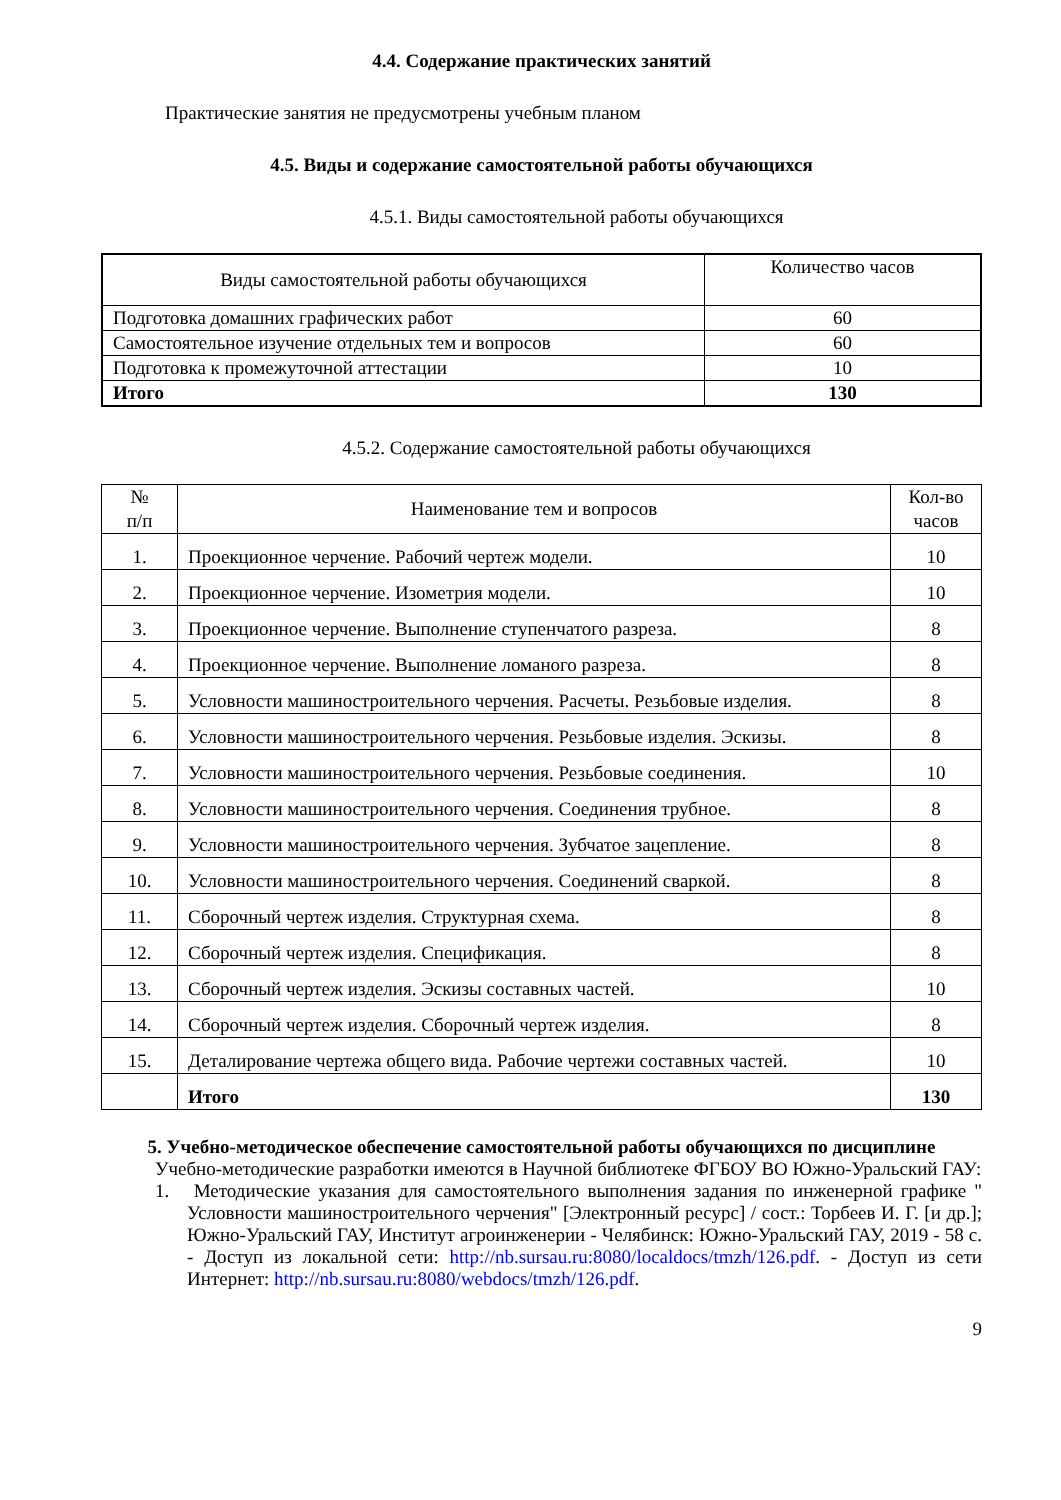4.4. Содержание практических занятий
Практические занятия не предусмотрены учебным планом
4.5. Виды и содержание самостоятельной работы обучающихся
4.5.1. Виды самостоятельной работы обучающихся
| Виды самостоятельной работы обучающихся | Количество часов |
| --- | --- |
| Подготовка домашних графических работ | 60 |
| Самостоятельное изучение отдельных тем и вопросов | 60 |
| Подготовка к промежуточной аттестации | 10 |
| Итого | 130 |
4.5.2. Содержание самостоятельной работы обучающихся
| № п/п | Наименование тем и вопросов | Кол-во часов |
| --- | --- | --- |
| 1. | Проекционное черчение. Рабочий чертеж модели. | 10 |
| 2. | Проекционное черчение. Изометрия модели. | 10 |
| 3. | Проекционное черчение. Выполнение ступенчатого разреза. | 8 |
| 4. | Проекционное черчение. Выполнение ломаного разреза. | 8 |
| 5. | Условности машиностроительного черчения. Расчеты. Резьбовые изделия. | 8 |
| 6. | Условности машиностроительного черчения. Резьбовые изделия. Эскизы. | 8 |
| 7. | Условности машиностроительного черчения. Резьбовые соединения. | 10 |
| 8. | Условности машиностроительного черчения. Соединения трубное. | 8 |
| 9. | Условности машиностроительного черчения. Зубчатое зацепление. | 8 |
| 10. | Условности машиностроительного черчения. Соединений сваркой. | 8 |
| 11. | Сборочный чертеж изделия. Структурная схема. | 8 |
| 12. | Сборочный чертеж изделия. Спецификация. | 8 |
| 13. | Сборочный чертеж изделия. Эскизы составных частей. | 10 |
| 14. | Сборочный чертеж изделия. Сборочный чертеж изделия. | 8 |
| 15. | Деталирование чертежа общего вида. Рабочие чертежи составных частей. | 10 |
| | Итого | 130 |
5. Учебно-методическое обеспечение самостоятельной работы обучающихся по дисциплине
Учебно-методические разработки имеются в Научной библиотеке ФГБОУ ВО Южно-Уральский ГАУ:
1. Методические указания для самостоятельного выполнения задания по инженерной графике " Условности машиностроительного черчения" [Электронный ресурс] / сост.: Торбеев И. Г. [и др.]; Южно-Уральский ГАУ, Институт агроинженерии - Челябинск: Южно-Уральский ГАУ, 2019 - 58 с. - Доступ из локальной сети: http://nb.sursau.ru:8080/localdocs/tmzh/126.pdf. - Доступ из сети Интернет: http://nb.sursau.ru:8080/webdocs/tmzh/126.pdf.
9